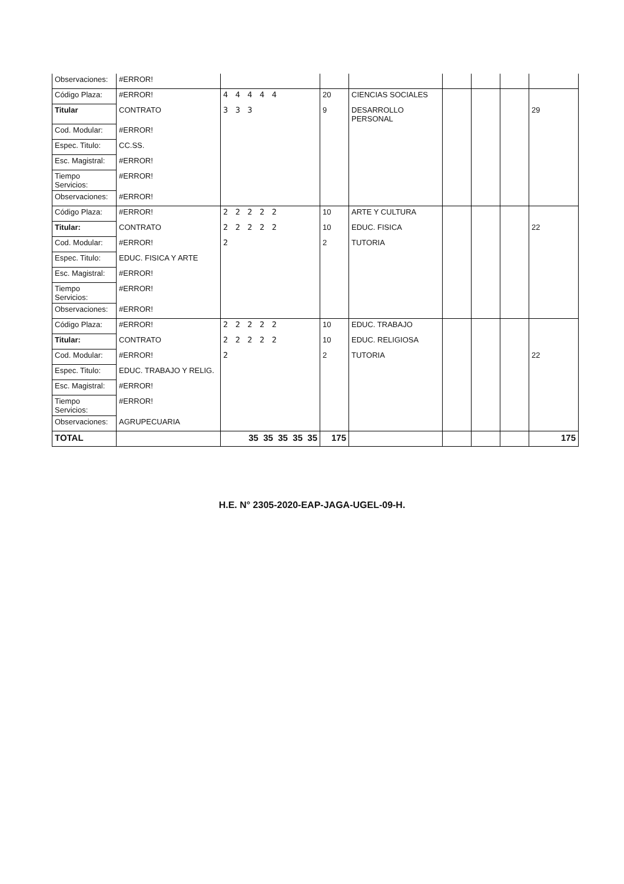| Observaciones: | #ERROR! | | | | | | | |
| Código Plaza: | #ERROR! | 4 4 4 4 4 | 20 | CIENCIAS SOCIALES | | | | |
| Titular | CONTRATO | 3 3 3 | 9 | DESARROLLO PERSONAL | | | | 29 |
| Cod. Modular: | #ERROR! | | | | | | | |
| Espec. Titulo: | CC.SS. | | | | | | | |
| Esc. Magistral: | #ERROR! | | | | | | | |
| Tiempo Servicios: | #ERROR! | | | | | | | |
| Observaciones: | #ERROR! | | | | | | | |
| Código Plaza: | #ERROR! | 2 2 2 2 2 | 10 | ARTE Y CULTURA | | | | |
| Titular: | CONTRATO | 2 2 2 2 2 | 10 | EDUC. FISICA | | | | 22 |
| Cod. Modular: | #ERROR! | 2 | 2 | TUTORIA | | | | |
| Espec. Titulo: | EDUC. FISICA Y ARTE | | | | | | | |
| Esc. Magistral: | #ERROR! | | | | | | | |
| Tiempo Servicios: | #ERROR! | | | | | | | |
| Observaciones: | #ERROR! | | | | | | | |
| Código Plaza: | #ERROR! | 2 2 2 2 2 | 10 | EDUC. TRABAJO | | | | |
| Titular: | CONTRATO | 2 2 2 2 2 | 10 | EDUC. RELIGIOSA | | | | |
| Cod. Modular: | #ERROR! | 2 | 2 | TUTORIA | | | | 22 |
| Espec. Titulo: | EDUC. TRABAJO Y RELIG. | | | | | | | |
| Esc. Magistral: | #ERROR! | | | | | | | |
| Tiempo Servicios: | #ERROR! | | | | | | | |
| Observaciones: | AGRUPECUARIA | | | | | | | |
| TOTAL | | 35 35 35 35 35 | 175 | | | | | 175 |
H.E. N° 2305-2020-EAP-JAGA-UGEL-09-H.